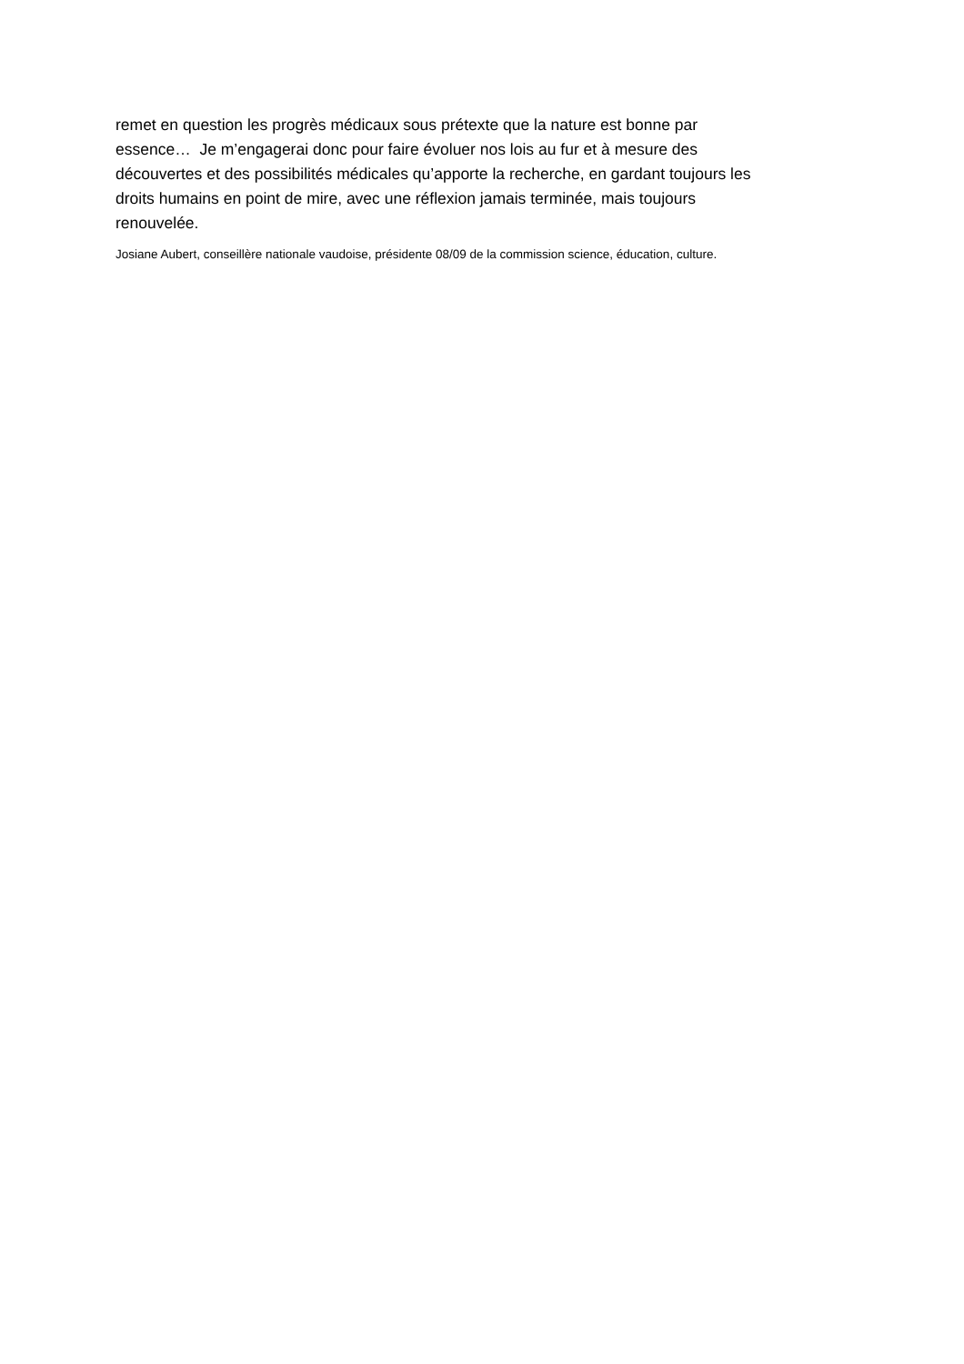remet en question les progrès médicaux sous prétexte que la nature est bonne par
essence… Je m’engagerai donc pour faire évoluer nos lois au fur et à mesure des
découvertes et des possibilités médicales qu’apporte la recherche, en gardant toujours les
droits humains en point de mire, avec une réflexion jamais terminée, mais toujours
renouvelée.
Josiane Aubert, conseillère nationale vaudoise, présidente 08/09 de la commission science, éducation, culture.